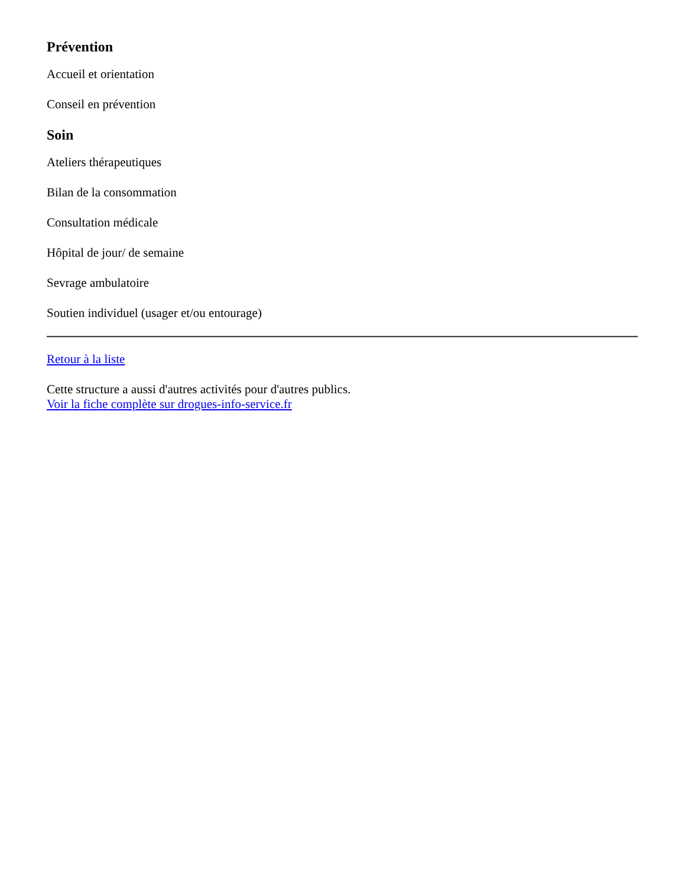Prévention
Accueil et orientation
Conseil en prévention
Soin
Ateliers thérapeutiques
Bilan de la consommation
Consultation médicale
Hôpital de jour/ de semaine
Sevrage ambulatoire
Soutien individuel (usager et/ou entourage)
Retour à la liste
Cette structure a aussi d'autres activités pour d'autres publics.
Voir la fiche complète sur drogues-info-service.fr